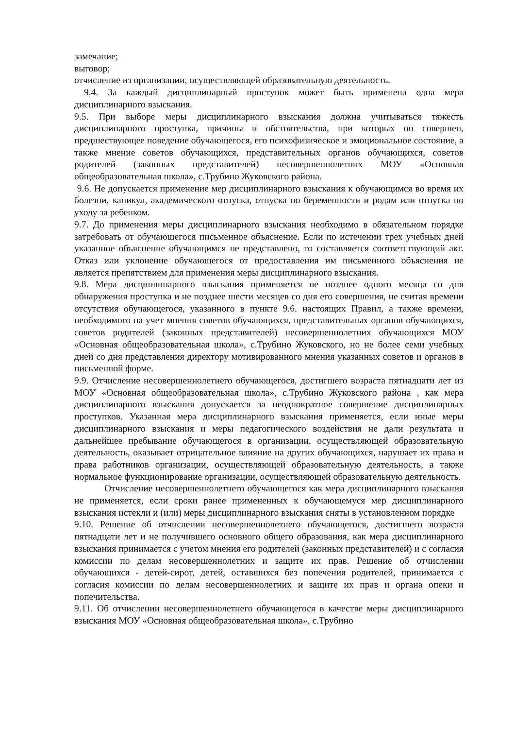замечание;
выговор;
отчисление из организации, осуществляющей образовательную деятельность.
9.4. За каждый дисциплинарный проступок может быть применена одна мера дисциплинарного взыскания.
9.5. При выборе меры дисциплинарного взыскания должна учитываться тяжесть дисциплинарного проступка, причины и обстоятельства, при которых он совершен, предшествующее поведение обучающегося, его психофизическое и эмоциональное состояние, а также мнение советов обучающихся, представительных органов обучающихся, советов родителей (законных представителей) несовершеннолетних МОУ «Основная общеобразовательная школа», с.Трубино Жуковского района.
9.6. Не допускается применение мер дисциплинарного взыскания к обучающимся во время их болезни, каникул, академического отпуска, отпуска по беременности и родам или отпуска по уходу за ребенком.
9.7. До применения меры дисциплинарного взыскания необходимо в обязательном порядке затребовать от обучающегося письменное объяснение. Если по истечении трех учебных дней указанное объяснение обучающимся не представлено, то составляется соответствующий акт. Отказ или уклонение обучающегося от предоставления им письменного объяснения не является препятствием для применения меры дисциплинарного взыскания.
9.8. Мера дисциплинарного взыскания применяется не позднее одного месяца со дня обнаружения проступка и не позднее шести месяцев со дня его совершения, не считая времени отсутствия обучающегося, указанного в пункте 9.6. настоящих Правил, а также времени, необходимого на учет мнения советов обучающихся, представительных органов обучающихся, советов родителей (законных представителей) несовершеннолетних обучающихся МОУ «Основная общеобразовательная школа», с.Трубино Жуковского, но не более семи учебных дней со дня представления директору мотивированного мнения указанных советов и органов в письменной форме.
9.9. Отчисление несовершеннолетнего обучающегося, достигшего возраста пятнадцати лет из МОУ «Основная общеобразовательная школа», с.Трубино Жуковского района , как мера дисциплинарного взыскания допускается за неоднократное совершение дисциплинарных проступков. Указанная мера дисциплинарного взыскания применяется, если иные меры дисциплинарного взыскания и меры педагогического воздействия не дали результата и дальнейшее пребывание обучающегося в организации, осуществляющей образовательную деятельность, оказывает отрицательное влияние на других обучающихся, нарушает их права и права работников организации, осуществляющей образовательную деятельность, а также нормальное функционирование организации, осуществляющей образовательную деятельность.
Отчисление несовершеннолетнего обучающегося как мера дисциплинарного взыскания не применяется, если сроки ранее примененных к обучающемуся мер дисциплинарного взыскания истекли и (или) меры дисциплинарного взыскания сняты в установленном порядке
9.10. Решение об отчислении несовершеннолетнего обучающегося, достигшего возраста пятнадцати лет и не получившего основного общего образования, как мера дисциплинарного взыскания принимается с учетом мнения его родителей (законных представителей) и с согласия комиссии по делам несовершеннолетних и защите их прав. Решение об отчислении обучающихся - детей-сирот, детей, оставшихся без попечения родителей, принимается с согласия комиссии по делам несовершеннолетних и защите их прав и органа опеки и попечительства.
9.11. Об отчислении несовершеннолетнего обучающегося в качестве меры дисциплинарного взыскания МОУ «Основная общеобразовательная школа», с.Трубино